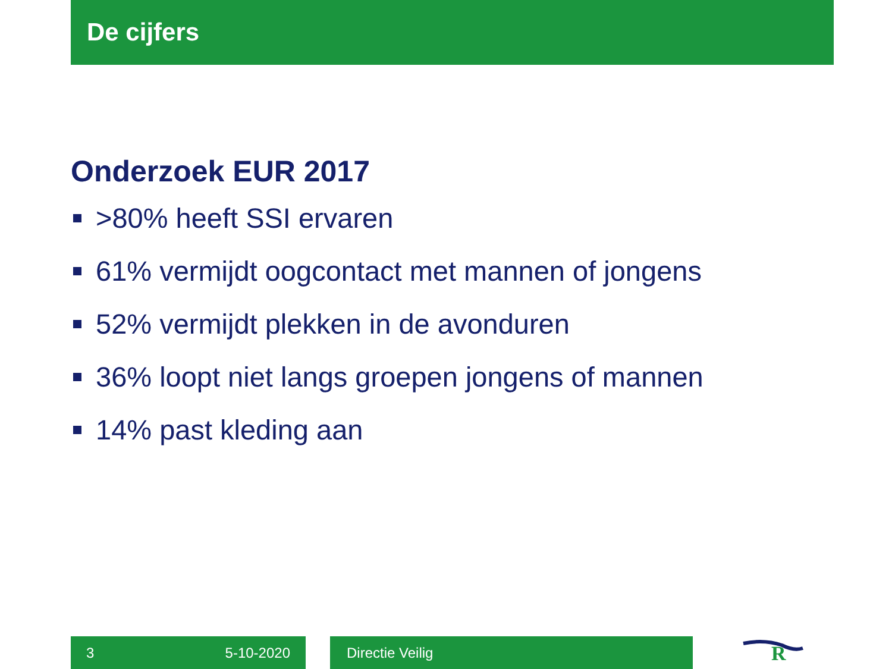De cijfers
Onderzoek EUR 2017
>80% heeft SSI ervaren
61% vermijdt oogcontact met mannen of jongens
52% vermijdt plekken in de avonduren
36% loopt niet langs groepen jongens of mannen
14% past kleding aan
3 5-10-2020 Directie Veilig
R